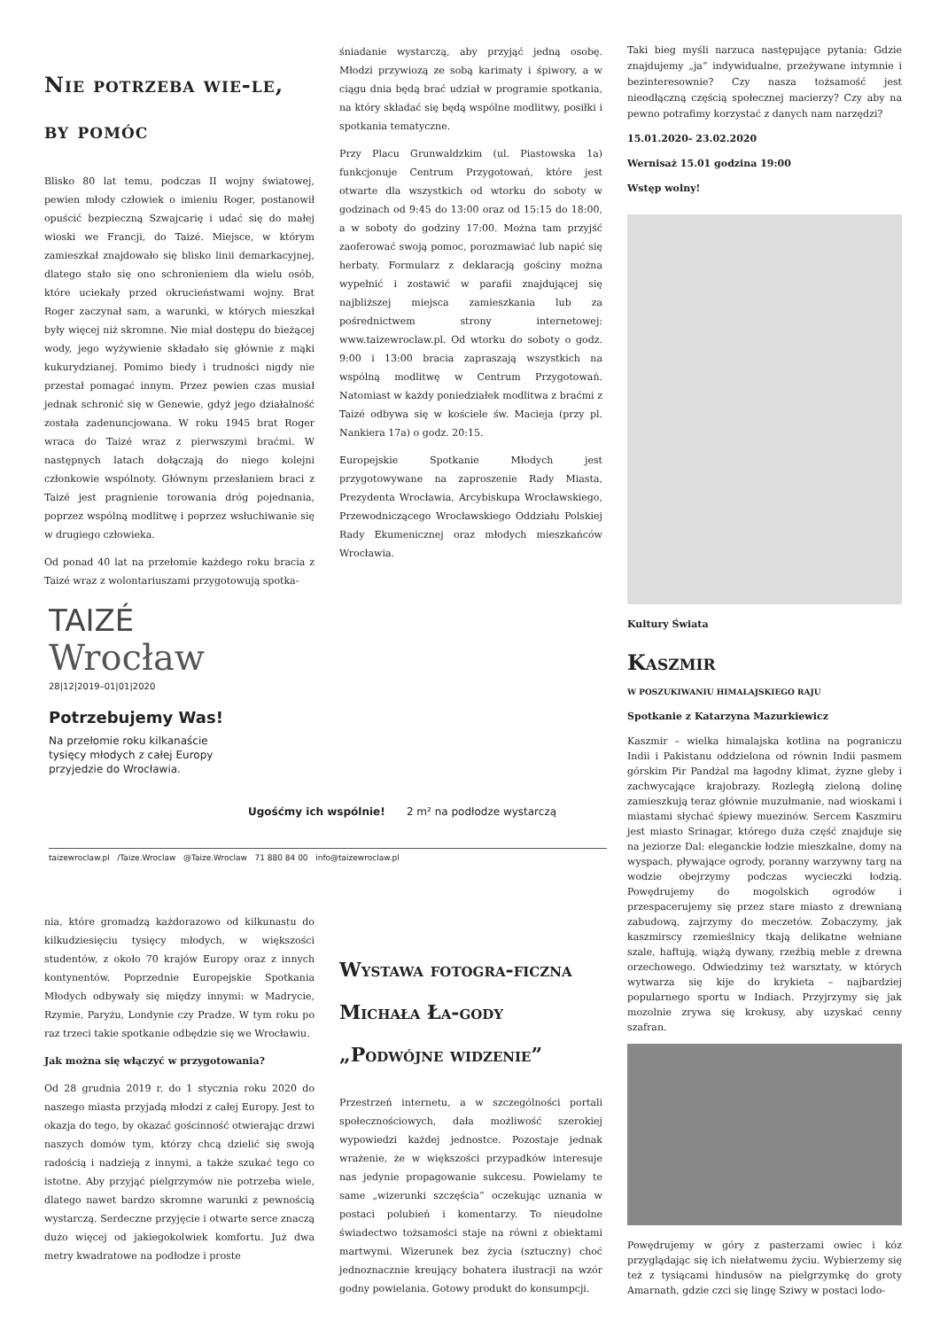Nie potrzeba wie-le, by pomóc
Blisko 80 lat temu, podczas II wojny światowej, pewien młody człowiek o imieniu Roger, postanowił opuścić bezpieczną Szwajcarię i udać się do małej wioski we Francji, do Taizé. Miejsce, w którym zamieszkał znajdowało się blisko linii demarkacyjnej, dlatego stało się ono schronieniem dla wielu osób, które uciekały przed okrucieństwami wojny. Brat Roger zaczynał sam, a warunki, w których mieszkał były więcej niż skromne. Nie miał dostępu do bieżącej wody, jego wyżywienie składało się głównie z mąki kukurydzianej. Pomimo biedy i trudności nigdy nie przestał pomagać innym. Przez pewien czas musiał jednak schronić się w Genewie, gdyż jego działalność została zadenuncjowana. W roku 1945 brat Roger wraca do Taizé wraz z pierwszymi braćmi. W następnych latach dołączają do niego kolejni członkowie wspólnoty. Głównym przesłaniem braci z Taizé jest pragnienie torowania dróg pojednania, poprzez wspólną modlitwę i poprzez wsłuchiwanie się w drugiego człowieka.
Od ponad 40 lat na przełomie każdego roku bracia z Taizé wraz z wolontariuszami przygotowują spotka-
śniadanie wystarczą, aby przyjąć jedną osobę. Młodzi przywiozą ze sobą karimaty i śpiwory, a w ciągu dnia będą brać udział w programie spotkania, na który składać się będą wspólne modlitwy, posiłki i spotkania tematyczne.
Przy Placu Grunwaldzkim (ul. Piastowska 1a) funkcjonuje Centrum Przygotowań, które jest otwarte dla wszystkich od wtorku do soboty w godzinach od 9:45 do 13:00 oraz od 15:15 do 18:00, a w soboty do godziny 17:00. Można tam przyjść zaoferować swoją pomoc, porozmawiać lub napić się herbaty. Formularz z deklaracją gościny można wypełnić i zostawić w parafii znajdującej się najbliższej miejsca zamieszkania lub za pośrednictwem strony internetowej: www.taizewroclaw.pl. Od wtorku do soboty o godz. 9:00 i 13:00 bracia zapraszają wszystkich na wspólną modlitwę w Centrum Przygotowań. Natomiast w każdy poniedziałek modlitwa z braćmi z Taizé odbywa się w kościele św. Macieja (przy pl. Nankiera 17a) o godz. 20:15.
Europejskie Spotkanie Młodych jest przygotowywane na zaproszenie Rady Miasta, Prezydenta Wrocławia, Arcybiskupa Wrocławskiego, Przewodniczącego Wrocławskiego Oddziału Polskiej Rady Ekumenicznej oraz młodych mieszkańców Wrocławia.
TAIZÉ
Wrocław
28|12|2019–01|01|2020
Potrzebujemy Was!
Na przełomie roku kilkanaście
tysięcy młodych z całej Europy
przyjedzie do Wrocławia.
Ugośćmy ich wspólnie! 2 m² na podłodze wystarczą
taizewroclaw.pl /Taize.Wroclaw @Taize.Wroclaw 71 880 84 00 info@taizewroclaw.pl
nia, które gromadzą każdorazowo od kilkunastu do kilkudziesięciu tysięcy młodych, w większości studentów, z około 70 krajów Europy oraz z innych kontynentów. Poprzednie Europejskie Spotkania Młodych odbywały się między innymi: w Madrycie, Rzymie, Paryżu, Londynie czy Pradze. W tym roku po raz trzeci takie spotkanie odbędzie się we Wrocławiu.
Jak można się włączyć w przygotowania?
Od 28 grudnia 2019 r. do 1 stycznia roku 2020 do naszego miasta przyjadą młodzi z całej Europy. Jest to okazja do tego, by okazać gościnność otwierając drzwi naszych domów tym, którzy chcą dzielić się swoją radością i nadzieją z innymi, a także szukać tego co istotne. Aby przyjąć pielgrzymów nie potrzeba wiele, dlatego nawet bardzo skromne warunki z pewnością wystarczą. Serdeczne przyjęcie i otwarte serce znaczą dużo więcej od jakiegokolwiek komfortu. Już dwa metry kwadratowe na podłodze i proste
Wystawa fotogra-ficzna Michała Ła-gody „Podwójne widzenie”
Przestrzeń internetu, a w szczególności portali społecznościowych, dała możliwość szerokiej wypowiedzi każdej jednostce. Pozostaje jednak wrażenie, że w większości przypadków interesuje nas jedynie propagowanie sukcesu. Powielamy te same „wizerunki szczęścia” oczekując uznania w postaci polubień i komentarzy. To nieudolne świadectwo tożsamości staje na równi z obiektami martwymi. Wizerunek bez życia (sztuczny) choć jednoznacznie kreujący bohatera ilustracji na wzór godny powielania. Gotowy produkt do konsumpcji.
Taki bieg myśli narzuca następujące pytania: Gdzie znajdujemy „ja” indywidualne, przeżywane intymnie i bezinteresownie? Czy nasza tożsamość jest nieodłączną częścią społecznej macierzy? Czy aby na pewno potrafimy korzystać z danych nam narzędzi?
15.01.2020- 23.02.2020
Wernisaż 15.01 godzina 19:00
Wstęp wolny!
Kultury Świata
Kaszmir
W POSZUKIWANIU HIMALAJSKIEGO RAJU
Spotkanie z Katarzyna Mazurkiewicz
Kaszmir – wielka himalajska kotlina na pograniczu Indii i Pakistanu oddzielona od równin Indii pasmem górskim Pir Pandżal ma łagodny klimat, żyzne gleby i zachwycające krajobrazy. Rozległą zieloną dolinę zamieszkują teraz głównie muzułmanie, nad wioskami i miastami słychać śpiewy muezinów. Sercem Kaszmiru jest miasto Srinagar, którego duża część znajduje się na jeziorze Dal: eleganckie łodzie mieszkalne, domy na wyspach, pływające ogrody, poranny warzywny targ na wodzie obejrzymy podczas wycieczki łodzią. Powędrujemy do mogolskich ogrodów i przespacerujemy się przez stare miasto z drewnianą zabudową, zajrzymy do meczetów. Zobaczymy, jak kaszmirscy rzemieślnicy tkają delikatne wełniane szale, haftują, wiążą dywany, rzeźbią meble z drewna orzechowego. Odwiedzimy też warsztaty, w których wytwarza się kije do krykieta – najbardziej popularnego sportu w Indiach. Przyjrzymy się jak mozolnie zrywa się krokusy, aby uzyskać cenny szafran.
Powędrujemy w góry z pasterzami owiec i kóz przyglądając się ich niełatwemu życiu. Wybierzemy się też z tysiącami hindusów na pielgrzymkę do groty Amarnath, gdzie czci się lingę Sziwy w postaci lodo-